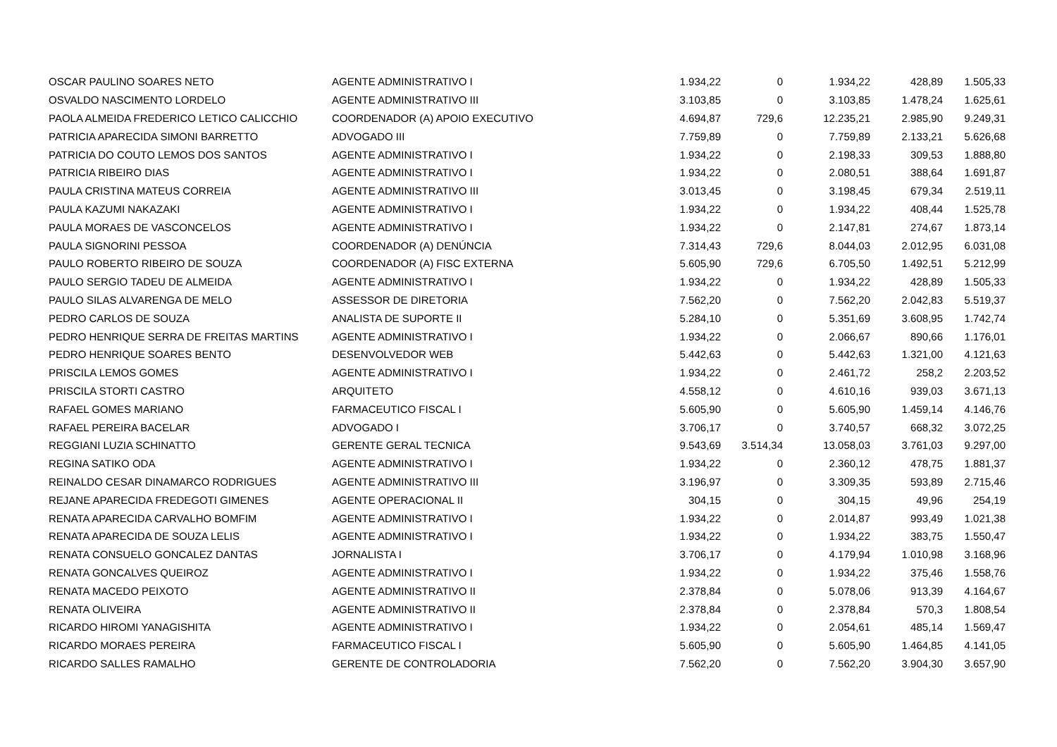| OSCAR PAULINO SOARES NETO | AGENTE ADMINISTRATIVO I | 1.934,22 | 0 | 1.934,22 | 428,89 | 1.505,33 |
| OSVALDO NASCIMENTO LORDELO | AGENTE ADMINISTRATIVO III | 3.103,85 | 0 | 3.103,85 | 1.478,24 | 1.625,61 |
| PAOLA ALMEIDA FREDERICO LETICO CALICCHIO | COORDENADOR (A) APOIO EXECUTIVO | 4.694,87 | 729,6 | 12.235,21 | 2.985,90 | 9.249,31 |
| PATRICIA APARECIDA SIMONI BARRETTO | ADVOGADO III | 7.759,89 | 0 | 7.759,89 | 2.133,21 | 5.626,68 |
| PATRICIA DO COUTO LEMOS DOS SANTOS | AGENTE ADMINISTRATIVO I | 1.934,22 | 0 | 2.198,33 | 309,53 | 1.888,80 |
| PATRICIA RIBEIRO DIAS | AGENTE ADMINISTRATIVO I | 1.934,22 | 0 | 2.080,51 | 388,64 | 1.691,87 |
| PAULA CRISTINA MATEUS CORREIA | AGENTE ADMINISTRATIVO III | 3.013,45 | 0 | 3.198,45 | 679,34 | 2.519,11 |
| PAULA KAZUMI NAKAZAKI | AGENTE ADMINISTRATIVO I | 1.934,22 | 0 | 1.934,22 | 408,44 | 1.525,78 |
| PAULA MORAES DE VASCONCELOS | AGENTE ADMINISTRATIVO I | 1.934,22 | 0 | 2.147,81 | 274,67 | 1.873,14 |
| PAULA SIGNORINI PESSOA | COORDENADOR (A) DENÚNCIA | 7.314,43 | 729,6 | 8.044,03 | 2.012,95 | 6.031,08 |
| PAULO ROBERTO RIBEIRO DE SOUZA | COORDENADOR (A) FISC EXTERNA | 5.605,90 | 729,6 | 6.705,50 | 1.492,51 | 5.212,99 |
| PAULO SERGIO TADEU DE ALMEIDA | AGENTE ADMINISTRATIVO I | 1.934,22 | 0 | 1.934,22 | 428,89 | 1.505,33 |
| PAULO SILAS ALVARENGA DE MELO | ASSESSOR DE DIRETORIA | 7.562,20 | 0 | 7.562,20 | 2.042,83 | 5.519,37 |
| PEDRO CARLOS DE SOUZA | ANALISTA DE SUPORTE II | 5.284,10 | 0 | 5.351,69 | 3.608,95 | 1.742,74 |
| PEDRO HENRIQUE SERRA DE FREITAS MARTINS | AGENTE ADMINISTRATIVO I | 1.934,22 | 0 | 2.066,67 | 890,66 | 1.176,01 |
| PEDRO HENRIQUE SOARES BENTO | DESENVOLVEDOR WEB | 5.442,63 | 0 | 5.442,63 | 1.321,00 | 4.121,63 |
| PRISCILA LEMOS GOMES | AGENTE ADMINISTRATIVO I | 1.934,22 | 0 | 2.461,72 | 258,2 | 2.203,52 |
| PRISCILA STORTI CASTRO | ARQUITETO | 4.558,12 | 0 | 4.610,16 | 939,03 | 3.671,13 |
| RAFAEL GOMES MARIANO | FARMACEUTICO FISCAL I | 5.605,90 | 0 | 5.605,90 | 1.459,14 | 4.146,76 |
| RAFAEL PEREIRA BACELAR | ADVOGADO I | 3.706,17 | 0 | 3.740,57 | 668,32 | 3.072,25 |
| REGGIANI LUZIA SCHINATTO | GERENTE GERAL TECNICA | 9.543,69 | 3.514,34 | 13.058,03 | 3.761,03 | 9.297,00 |
| REGINA SATIKO ODA | AGENTE ADMINISTRATIVO I | 1.934,22 | 0 | 2.360,12 | 478,75 | 1.881,37 |
| REINALDO CESAR DINAMARCO RODRIGUES | AGENTE ADMINISTRATIVO III | 3.196,97 | 0 | 3.309,35 | 593,89 | 2.715,46 |
| REJANE APARECIDA FREDEGOTI GIMENES | AGENTE OPERACIONAL II | 304,15 | 0 | 304,15 | 49,96 | 254,19 |
| RENATA APARECIDA CARVALHO BOMFIM | AGENTE ADMINISTRATIVO I | 1.934,22 | 0 | 2.014,87 | 993,49 | 1.021,38 |
| RENATA APARECIDA DE SOUZA LELIS | AGENTE ADMINISTRATIVO I | 1.934,22 | 0 | 1.934,22 | 383,75 | 1.550,47 |
| RENATA CONSUELO GONCALEZ DANTAS | JORNALISTA I | 3.706,17 | 0 | 4.179,94 | 1.010,98 | 3.168,96 |
| RENATA GONCALVES QUEIROZ | AGENTE ADMINISTRATIVO I | 1.934,22 | 0 | 1.934,22 | 375,46 | 1.558,76 |
| RENATA MACEDO PEIXOTO | AGENTE ADMINISTRATIVO II | 2.378,84 | 0 | 5.078,06 | 913,39 | 4.164,67 |
| RENATA OLIVEIRA | AGENTE ADMINISTRATIVO II | 2.378,84 | 0 | 2.378,84 | 570,3 | 1.808,54 |
| RICARDO HIROMI YANAGISHITA | AGENTE ADMINISTRATIVO I | 1.934,22 | 0 | 2.054,61 | 485,14 | 1.569,47 |
| RICARDO MORAES PEREIRA | FARMACEUTICO FISCAL I | 5.605,90 | 0 | 5.605,90 | 1.464,85 | 4.141,05 |
| RICARDO SALLES RAMALHO | GERENTE DE CONTROLADORIA | 7.562,20 | 0 | 7.562,20 | 3.904,30 | 3.657,90 |